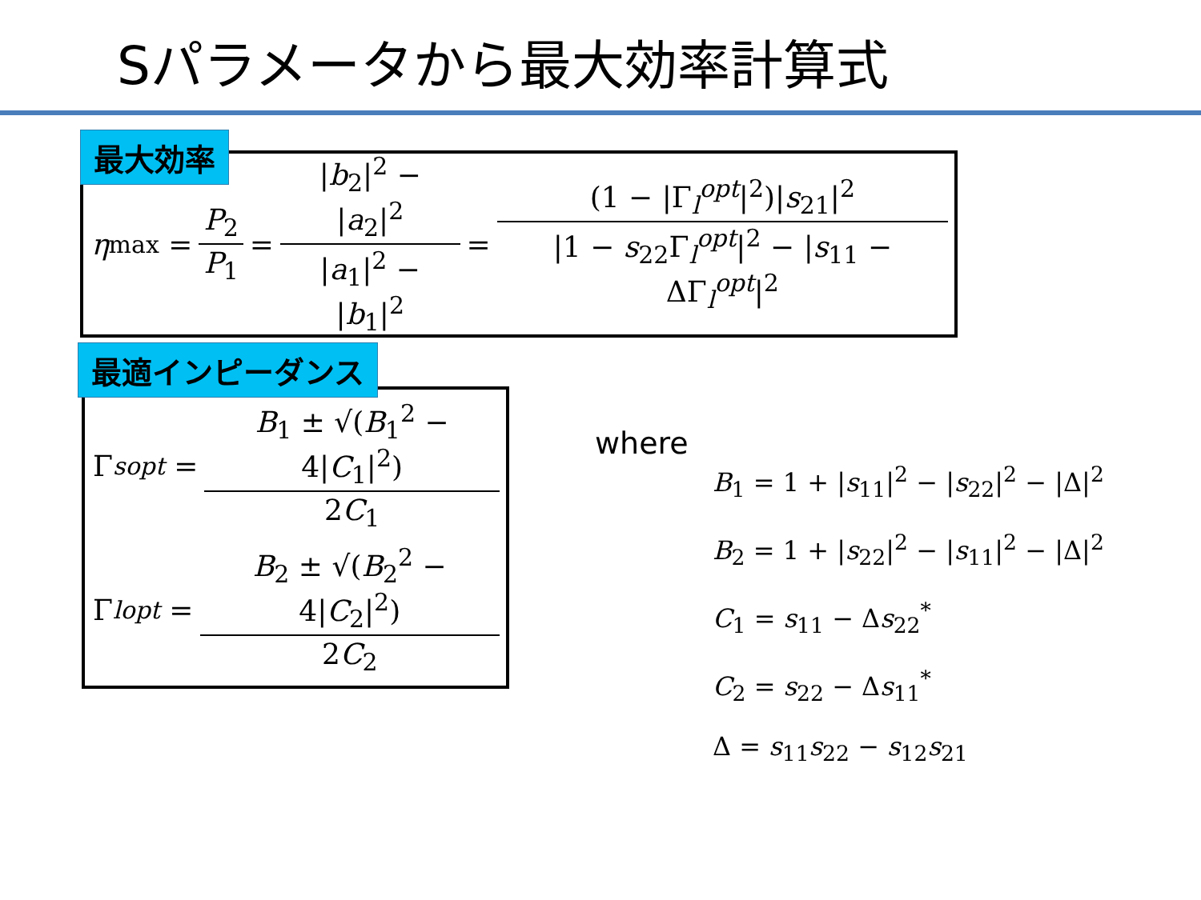Sパラメータから最大効率計算式
η<sub>max</sub> = P<sub>2</sub> P<sub>1</sub> = |b<sub>2</sub>|<sup>2</sup> − |a<sub>2</sub>|<sup>2</sup> |a<sub>1</sub>|<sup>2</sup> − |b<sub>1</sub>|<sup>2</sup> = (1 − |Γ<sub>l</sub><sup>opt</sup>|<sup>2</sup>)|s<sub>21</sub>|<sup>2</sup> |1 − s<sub>22</sub>Γ<sub>l</sub><sup>opt</sup>|<sup>2</sup> − |s<sub>11</sub> − ΔΓ<sub>l</sub><sup>opt</sup>|<sup>2</sup> 最大効率
Γ<sub>s</sub><sup>opt</sup> = B<sub>1</sub> ± √(B<sub>1</sub><sup>2</sup> − 4|C<sub>1</sub>|<sup>2</sup>) 2C<sub>1</sub>
Γ<sub>l</sub><sup>opt</sup> = B<sub>2</sub> ± √(B<sub>2</sub><sup>2</sup> − 4|C<sub>2</sub>|<sup>2</sup>) 2C<sub>2</sub>
最適インピーダンス
where
B<sub>1</sub> = 1 + |s<sub>11</sub>|<sup>2</sup> − |s<sub>22</sub>|<sup>2</sup> − |Δ|<sup>2</sup>
B<sub>2</sub> = 1 + |s<sub>22</sub>|<sup>2</sup> − |s<sub>11</sub>|<sup>2</sup> − |Δ|<sup>2</sup>
C<sub>1</sub> = s<sub>11</sub> − Δs<sub>22</sub><sup>*</sup>
C<sub>2</sub> = s<sub>22</sub> − Δs<sub>11</sub><sup>*</sup>
Δ = s<sub>11</sub>s<sub>22</sub> − s<sub>12</sub>s<sub>21</sub>